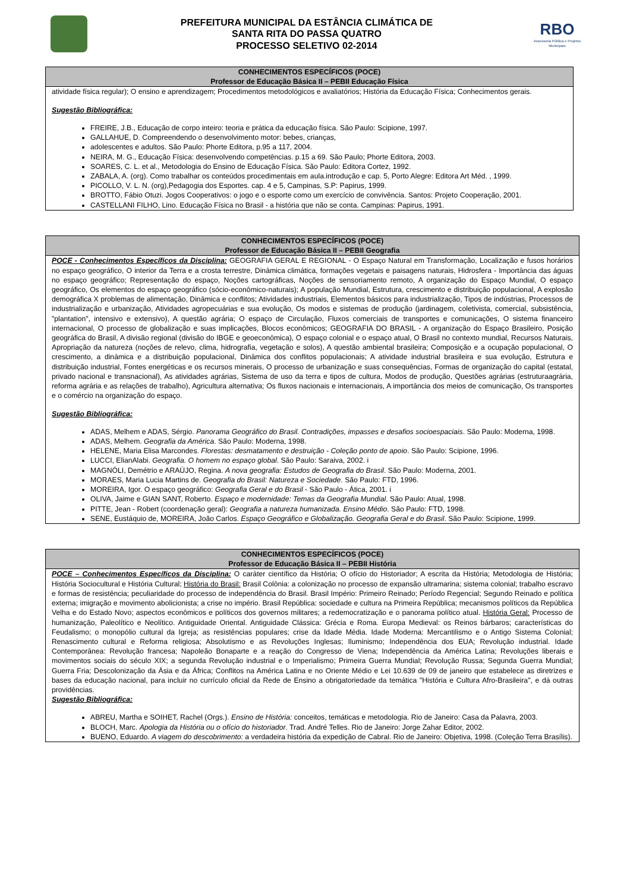PREFEITURA MUNICIPAL DA ESTÂNCIA CLIMÁTICA DE
SANTA RITA DO PASSA QUATRO
PROCESSO SELETIVO 02-2014
RBO
Assessoria Pública e Projetos Municipais
CONHECIMENTOS ESPECÍFICOS (POCE)
Professor de Educação Básica II – PEBII Educação Física
atividade física regular); O ensino e aprendizagem; Procedimentos metodológicos e avaliatórios; História da Educação Física; Conhecimentos gerais.
Sugestão Bibliográfica:
FREIRE, J.B., Educação de corpo inteiro: teoria e prática da educação física. São Paulo: Scipione, 1997.
GALLAHUE, D. Compreendendo o desenvolvimento motor: bebes, crianças,
adolescentes e adultos. São Paulo: Phorte Editora, p.95 a 117, 2004.
NEIRA, M. G., Educação Física: desenvolvendo competências. p.15 a 69. São Paulo; Phorte Editora, 2003.
SOARES, C. L. et al., Metodologia do Ensino de Educação Física. São Paulo: Editora Cortez, 1992.
ZABALA, A. (org). Como trabalhar os conteúdos procedimentais em aula.introdução e cap. 5, Porto Alegre: Editora Art Méd. , 1999.
PICOLLO, V. L. N. (org),Pedagogia dos Esportes. cap. 4 e 5, Campinas, S.P: Papirus, 1999.
BROTTO, Fábio Otuzi. Jogos Cooperativos: o jogo e o esporte como um exercício de convivência. Santos: Projeto Cooperação, 2001.
CASTELLANI FILHO, Lino. Educação Física no Brasil - a história que não se conta. Campinas: Papirus, 1991.
CONHECIMENTOS ESPECÍFICOS (POCE)
Professor de Educação Básica II – PEBII Geografia
POCE - Conhecimentos Específicos da Disciplina: GEOGRAFIA GERAL E REGIONAL - O Espaço Natural em Transformação, Localização e fusos horários no espaço geográfico, O interior da Terra e a crosta terrestre, Dinâmica climática, formações vegetais e paisagens naturais, Hidrosfera - Importância das águas no espaço geográfico; Representação do espaço, Noções cartográficas, Noções de sensoriamento remoto, A organização do Espaço Mundial, O espaço geográfico, Os elementos do espaço geográfico (sócio-econômico-naturais); A população Mundial, Estrutura, crescimento e distribuição populacional, A explosão demográfica X problemas de alimentação, Dinâmica e conflitos; Atividades industriais, Elementos básicos para industrialização, Tipos de indústrias, Processos de industrialização e urbanização, Atividades agropecuárias e sua evolução, Os modos e sistemas de produção (jardinagem, coletivista, comercial, subsistência, "plantation", intensivo e extensivo), A questão agrária; O espaço de Circulação, Fluxos comerciais de transportes e comunicações, O sistema financeiro internacional, O processo de globalização e suas implicações, Blocos econômicos; GEOGRAFIA DO BRASIL - A organização do Espaço Brasileiro, Posição geográfica do Brasil, A divisão regional (divisão do IBGE e geoeconômica), O espaço colonial e o espaço atual, O Brasil no contexto mundial, Recursos Naturais, Apropriação da natureza (noções de relevo, clima, hidrografia, vegetação e solos), A questão ambiental brasileira; Composição e a ocupação populacional, O crescimento, a dinâmica e a distribuição populacional, Dinâmica dos conflitos populacionais; A atividade industrial brasileira e sua evolução, Estrutura e distribuição industrial, Fontes energéticas e os recursos minerais, O processo de urbanização e suas consequências, Formas de organização do capital (estatal, privado nacional e transnacional), As atividades agrárias, Sistema de uso da terra e tipos de cultura, Modos de produção, Questões agrárias (estruturaagrária, reforma agrária e as relações de trabalho), Agricultura alternativa; Os fluxos nacionais e internacionais, A importância dos meios de comunicação, Os transportes e o comércio na organização do espaço.
Sugestão Bibliográfica:
ADAS, Melhem e ADAS, Sérgio. Panorama Geográfico do Brasil. Contradições, impasses e desafios socioespaciais. São Paulo: Moderna, 1998.
ADAS, Melhem. Geografia da América. São Paulo: Moderna, 1998.
HELENE, Maria Elisa Marcondes. Florestas: desmatamento e destruição - Coleção ponto de apoio. São Paulo: Scipione, 1996.
LUCCI, ElianAlabi. Geografia. O homem no espaço global. São Paulo: Saraiva, 2002. i
MAGNÓLI, Demétrio e ARAÚJO, Regina. A nova geografia: Estudos de Geografia do Brasil. São Paulo: Moderna, 2001.
MORAES, Maria Lucia Martins de. Geografia do Brasil: Natureza e Sociedade. São Paulo: FTD, 1996.
MOREIRA, Igor. O espaço geográfico: Geografia Geral e do Brasil - São Paulo - Ática, 2001. i
OLIVA, Jaime e GIAN SANT, Roberto. Espaço e modernidade: Temas da Geografia Mundial. São Paulo: Atual, 1998.
PITTE, Jean - Robert (coordenação geral): Geografia a natureza humanizada. Ensino Médio. São Paulo: FTD, 1998.
SENE, Eustáquio de, MOREIRA, João Carlos. Espaço Geográfico e Globalização. Geografia Geral e do Brasil. São Paulo: Scipione, 1999.
CONHECIMENTOS ESPECÍFICOS (POCE)
Professor de Educação Básica II – PEBII História
POCE – Conhecimentos Específicos da Disciplina: O caráter científico da História; O ofício do Historiador; A escrita da História; Metodologia de História; História Sociocultural e História Cultural; História do Brasil: Brasil Colônia: a colonização no processo de expansão ultramarina; sistema colonial; trabalho escravo e formas de resistência; peculiaridade do processo de independência do Brasil. Brasil Império: Primeiro Reinado; Período Regencial; Segundo Reinado e política externa; imigração e movimento abolicionista; a crise no império. Brasil República: sociedade e cultura na Primeira República; mecanismos políticos da República Velha e do Estado Novo; aspectos econômicos e políticos dos governos militares; a redemocratização e o panorama político atual. História Geral: Processo de humanização, Paleolítico e Neolítico. Antiguidade Oriental. Antiguidade Clássica: Grécia e Roma. Europa Medieval: os Reinos bárbaros; características do Feudalismo; o monopólio cultural da Igreja; as resistências populares; crise da Idade Média. Idade Moderna: Mercantilismo e o Antigo Sistema Colonial; Renascimento cultural e Reforma religiosa; Absolutismo e as Revoluções Inglesas; Iluminismo; Independência dos EUA; Revolução industrial. Idade Contemporânea: Revolução francesa; Napoleão Bonaparte e a reação do Congresso de Viena; Independência da América Latina; Revoluções liberais e movimentos sociais do século XIX; a segunda Revolução industrial e o Imperialismo; Primeira Guerra Mundial; Revolução Russa; Segunda Guerra Mundial; Guerra Fria; Descolonização da Ásia e da África; Conflitos na América Latina e no Oriente Médio e Lei 10.639 de 09 de janeiro que estabelece as diretrizes e bases da educação nacional, para incluir no currículo oficial da Rede de Ensino a obrigatoriedade da temática "História e Cultura Afro-Brasileira", e dá outras providências.
Sugestão Bibliográfica:
ABREU, Martha e SOIHET, Rachel (Orgs.). Ensino de História: conceitos, temáticas e metodologia. Rio de Janeiro: Casa da Palavra, 2003.
BLOCH, Marc. Apologia da História ou o ofício do historiador. Trad. André Telles. Rio de Janeiro: Jorge Zahar Editor, 2002.
BUENO, Eduardo. A viagem do descobrimento: a verdadeira história da expedição de Cabral. Rio de Janeiro: Objetiva, 1998. (Coleção Terra Brasílis).